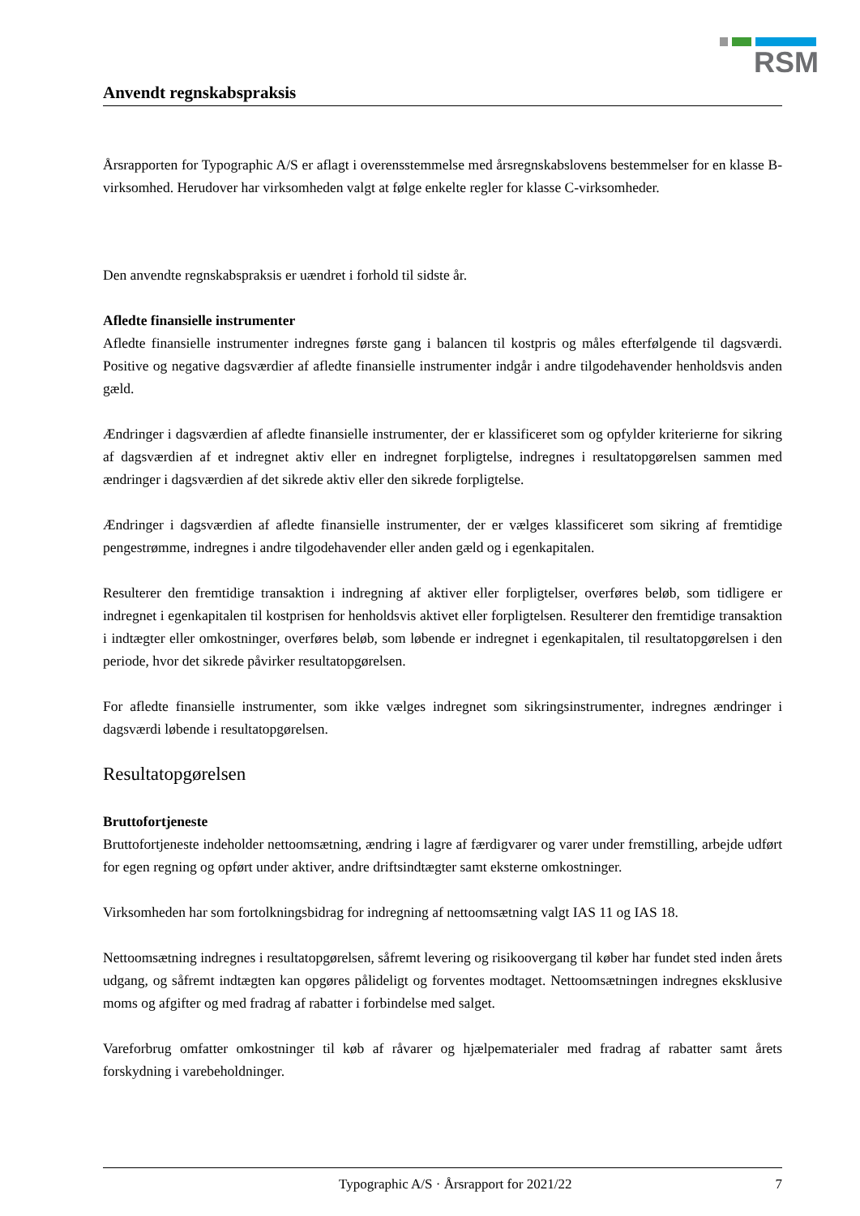RSM
Anvendt regnskabspraksis
Årsrapporten for Typographic A/S er aflagt i overensstemmelse med årsregnskabslovens bestemmelser for en klasse B-virksomhed. Herudover har virksomheden valgt at følge enkelte regler for klasse C-virksomheder.
Den anvendte regnskabspraksis er uændret i forhold til sidste år.
Afledte finansielle instrumenter
Afledte finansielle instrumenter indregnes første gang i balancen til kostpris og måles efterfølgende til dagsværdi. Positive og negative dagsværdier af afledte finansielle instrumenter indgår i andre tilgodehavender henholdsvis anden gæld.
Ændringer i dagsværdien af afledte finansielle instrumenter, der er klassificeret som og opfylder kriterierne for sikring af dagsværdien af et indregnet aktiv eller en indregnet forpligtelse, indregnes i resultatopgørelsen sammen med ændringer i dagsværdien af det sikrede aktiv eller den sikrede forpligtelse.
Ændringer i dagsværdien af afledte finansielle instrumenter, der er vælges klassificeret som sikring af fremtidige pengestrømme, indregnes i andre tilgodehavender eller anden gæld og i egenkapitalen.
Resulterer den fremtidige transaktion i indregning af aktiver eller forpligtelser, overføres beløb, som tidligere er indregnet i egenkapitalen til kostprisen for henholdsvis aktivet eller forpligtelsen. Resulterer den fremtidige transaktion i indtægter eller omkostninger, overføres beløb, som løbende er indregnet i egenkapitalen, til resultatopgørelsen i den periode, hvor det sikrede påvirker resultatopgørelsen.
For afledte finansielle instrumenter, som ikke vælges indregnet som sikringsinstrumenter, indregnes ændringer i dagsværdi løbende i resultatopgørelsen.
Resultatopgørelsen
Bruttofortjeneste
Bruttofortjeneste indeholder nettoomsætning, ændring i lagre af færdigvarer og varer under fremstilling, arbejde udført for egen regning og opført under aktiver, andre driftsindtægter samt eksterne omkostninger.
Virksomheden har som fortolkningsbidrag for indregning af nettoomsætning valgt IAS 11 og IAS 18.
Nettoomsætning indregnes i resultatopgørelsen, såfremt levering og risikoovergang til køber har fundet sted inden årets udgang, og såfremt indtægten kan opgøres pålideligt og forventes modtaget. Nettoomsætningen indregnes eksklusive moms og afgifter og med fradrag af rabatter i forbindelse med salget.
Vareforbrug omfatter omkostninger til køb af råvarer og hjælpematerialer med fradrag af rabatter samt årets forskydning i varebeholdninger.
Typographic A/S · Årsrapport for 2021/22 7